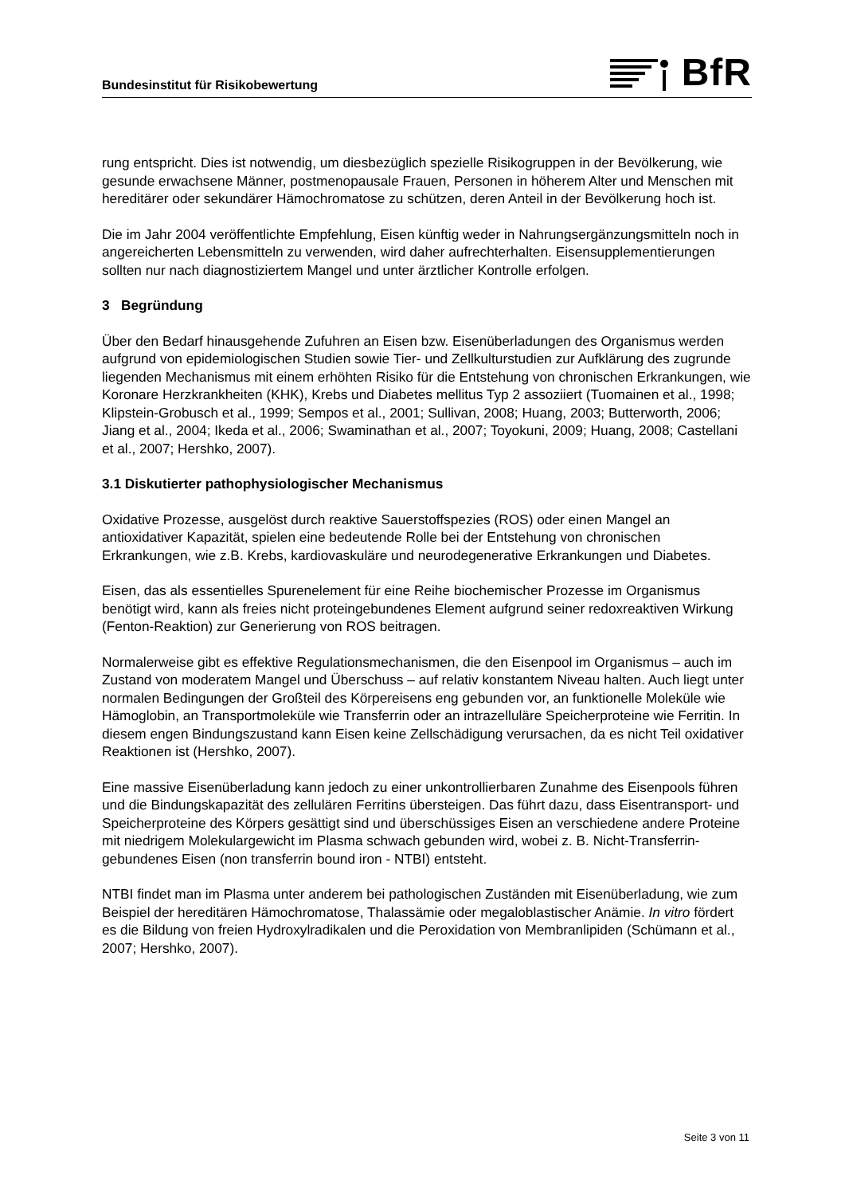Bundesinstitut für Risikobewertung
BfR
rung entspricht. Dies ist notwendig, um diesbezüglich spezielle Risikogruppen in der Bevöl­kerung, wie gesunde erwachsene Männer, postmenopausale Frauen, Personen in höherem Alter und Menschen mit hereditärer oder sekundärer Hämochromatose zu schützen, deren Anteil in der Bevölkerung hoch ist.
Die im Jahr 2004 veröffentlichte Empfehlung, Eisen künftig weder in Nahrungsergänzungs­mitteln noch in angereicherten Lebensmitteln zu verwenden, wird daher aufrechterhalten. Eisensupplementierungen sollten nur nach diagnostiziertem Mangel und unter ärztlicher Kontrolle erfolgen.
3 Begründung
Über den Bedarf hinausgehende Zufuhren an Eisen bzw. Eisenüberladungen des Organis­mus werden aufgrund von epidemiologischen Studien sowie Tier- und Zellkulturstudien zur Aufklärung des zugrunde liegenden Mechanismus mit einem erhöhten Risiko für die Entste­hung von chronischen Erkrankungen, wie Koronare Herzkrankheiten (KHK), Krebs und Dia­betes mellitus Typ 2 assoziiert (Tuomainen et al., 1998; Klipstein-Grobusch et al., 1999; Sempos et al., 2001; Sullivan, 2008; Huang, 2003; Butterworth, 2006; Jiang et al., 2004; Ike­da et al., 2006; Swaminathan et al., 2007; Toyokuni, 2009; Huang, 2008; Castellani et al., 2007; Hershko, 2007).
3.1 Diskutierter pathophysiologischer Mechanismus
Oxidative Prozesse, ausgelöst durch reaktive Sauerstoffspezies (ROS) oder einen Mangel an antioxidativer Kapazität, spielen eine bedeutende Rolle bei der Entstehung von chroni­schen Erkrankungen, wie z.B. Krebs, kardiovaskuläre und neurodegenerative Erkrankungen und Diabetes.
Eisen, das als essentielles Spurenelement für eine Reihe biochemischer Prozesse im Orga­nismus benötigt wird, kann als freies nicht proteingebundenes Element aufgrund seiner re­doxreaktiven Wirkung (Fenton-Reaktion) zur Generierung von ROS beitragen.
Normalerweise gibt es effektive Regulationsmechanismen, die den Eisenpool im Organismus – auch im Zustand von moderatem Mangel und Überschuss – auf relativ konstantem Niveau halten. Auch liegt unter normalen Bedingungen der Großteil des Körpereisens eng gebunden vor, an funktionelle Moleküle wie Hämoglobin, an Transportmoleküle wie Transferrin oder an intrazelluläre Speicherproteine wie Ferritin. In diesem engen Bindungszustand kann Eisen keine Zellschädigung verursachen, da es nicht Teil oxidativer Reaktionen ist (Hershko, 2007).
Eine massive Eisenüberladung kann jedoch zu einer unkontrollierbaren Zunahme des Ei­senpools führen und die Bindungskapazität des zellulären Ferritins übersteigen. Das führt dazu, dass Eisentransport- und Speicherproteine des Körpers gesättigt sind und überschüs­siges Eisen an verschiedene andere Proteine mit niedrigem Molekulargewicht im Plasma schwach gebunden wird, wobei z. B. Nicht-Transferrin-gebundenes Eisen (non transferrin bound iron - NTBI) entsteht.
NTBI findet man im Plasma unter anderem bei pathologischen Zuständen mit Eisenüberla­dung, wie zum Beispiel der hereditären Hämochromatose, Thalassämie oder megaloblasti­scher Anämie. In vitro fördert es die Bildung von freien Hydroxylradikalen und die Peroxidati­on von Membranlipiden (Schümann et al., 2007; Hershko, 2007).
Seite 3 von 11